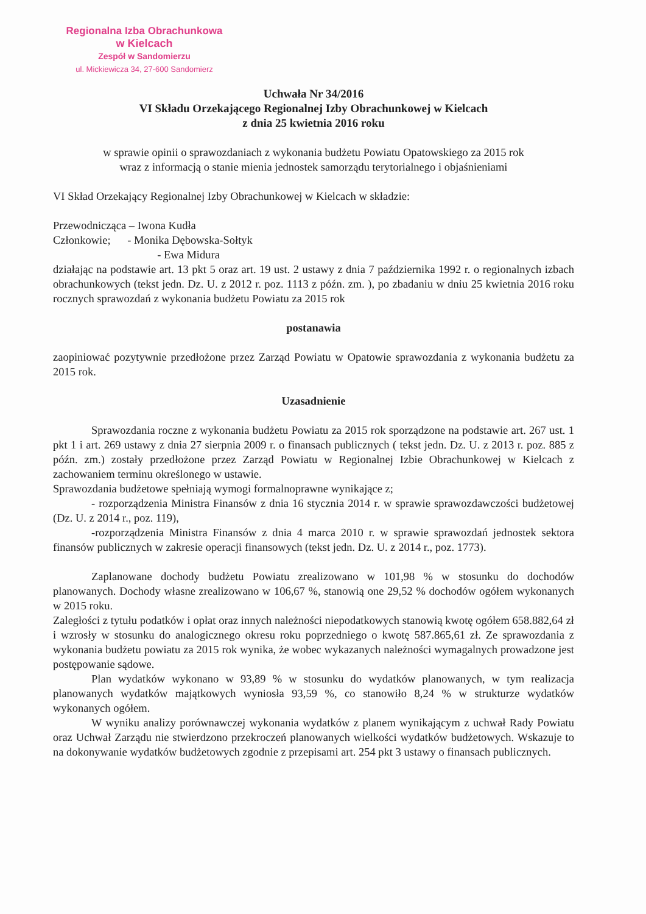Regionalna Izba Obrachunkowa
w Kielcach
Zespół w Sandomierzu
ul. Mickiewicza 34, 27-600 Sandomierz
Uchwała Nr 34/2016
VI Składu Orzekającego Regionalnej Izby Obrachunkowej w Kielcach
z dnia 25 kwietnia 2016 roku
w sprawie opinii o sprawozdaniach z wykonania budżetu Powiatu Opatowskiego za 2015 rok
wraz z informacją o stanie mienia jednostek samorządu terytorialnego i objaśnieniami
VI Skład Orzekający Regionalnej Izby Obrachunkowej w Kielcach w składzie:
Przewodnicząca – Iwona Kudła
Członkowie; - Monika Dębowska-Sołtyk
- Ewa Midura
działając na podstawie art. 13 pkt 5 oraz art. 19 ust. 2 ustawy z dnia 7 października 1992 r. o regionalnych izbach obrachunkowych (tekst jedn. Dz. U. z 2012 r. poz. 1113 z późn. zm. ), po zbadaniu w dniu 25 kwietnia 2016 roku rocznych sprawozdań z wykonania budżetu Powiatu za 2015 rok
postanawia
zaopiniować pozytywnie przedłożone przez Zarząd Powiatu w Opatowie sprawozdania z wykonania budżetu za 2015 rok.
Uzasadnienie
Sprawozdania roczne z wykonania budżetu Powiatu za 2015 rok sporządzone na podstawie art. 267 ust. 1 pkt 1 i art. 269 ustawy z dnia 27 sierpnia 2009 r. o finansach publicznych ( tekst jedn. Dz. U. z 2013 r. poz. 885 z późn. zm.) zostały przedłożone przez Zarząd Powiatu w Regionalnej Izbie Obrachunkowej w Kielcach z zachowaniem terminu określonego w ustawie.
Sprawozdania budżetowe spełniają wymogi formalnoprawne wynikające z;
- rozporządzenia Ministra Finansów z dnia 16 stycznia 2014 r. w sprawie sprawozdawczości budżetowej (Dz. U. z 2014 r., poz. 119),
-rozporządzenia Ministra Finansów z dnia 4 marca 2010 r. w sprawie sprawozdań jednostek sektora finansów publicznych w zakresie operacji finansowych (tekst jedn. Dz. U. z 2014 r., poz. 1773).
Zaplanowane dochody budżetu Powiatu zrealizowano w 101,98 % w stosunku do dochodów planowanych. Dochody własne zrealizowano w 106,67 %, stanowią one 29,52 % dochodów ogółem wykonanych w 2015 roku.
Zaległości z tytułu podatków i opłat oraz innych należności niepodatkowych stanowią kwotę ogółem 658.882,64 zł i wzrosły w stosunku do analogicznego okresu roku poprzedniego o kwotę 587.865,61 zł. Ze sprawozdania z wykonania budżetu powiatu za 2015 rok wynika, że wobec wykazanych należności wymagalnych prowadzone jest postępowanie sądowe.
Plan wydatków wykonano w 93,89 % w stosunku do wydatków planowanych, w tym realizacja planowanych wydatków majątkowych wyniosła 93,59 %, co stanowiło 8,24 % w strukturze wydatków wykonanych ogółem.
W wyniku analizy porównawczej wykonania wydatków z planem wynikającym z uchwał Rady Powiatu oraz Uchwał Zarządu nie stwierdzono przekroczeń planowanych wielkości wydatków budżetowych. Wskazuje to na dokonywanie wydatków budżetowych zgodnie z przepisami art. 254 pkt 3 ustawy o finansach publicznych.